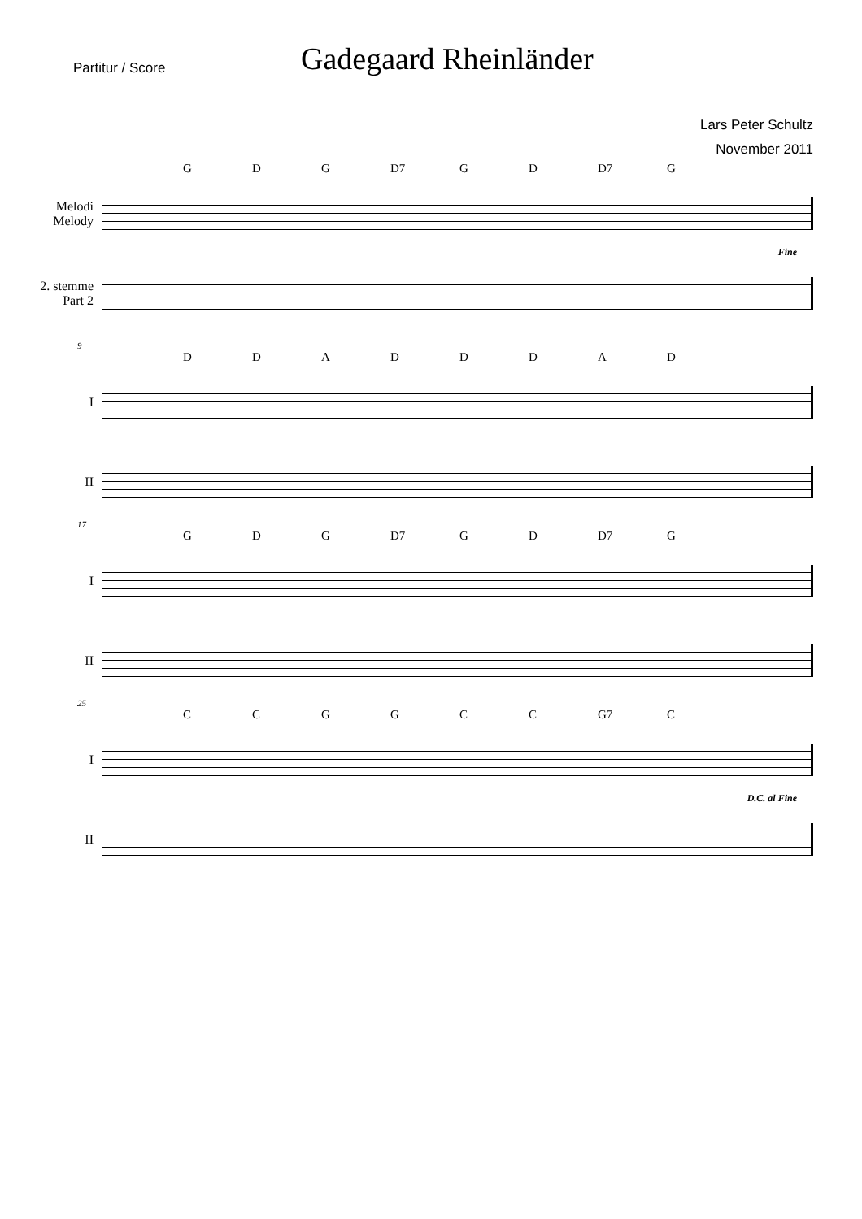Partitur / Score
Gadegaard Rheinländer
Lars Peter Schultz
November 2011
GDG D7 GD D7 G
Melodi
Melody
Fine
2. stemme
Part 2
9
DDADDDAD
I
II
17
GDG D7 GD D7 G
I
II
25
CCGGCC G7 C
I
D.C. al Fine
II